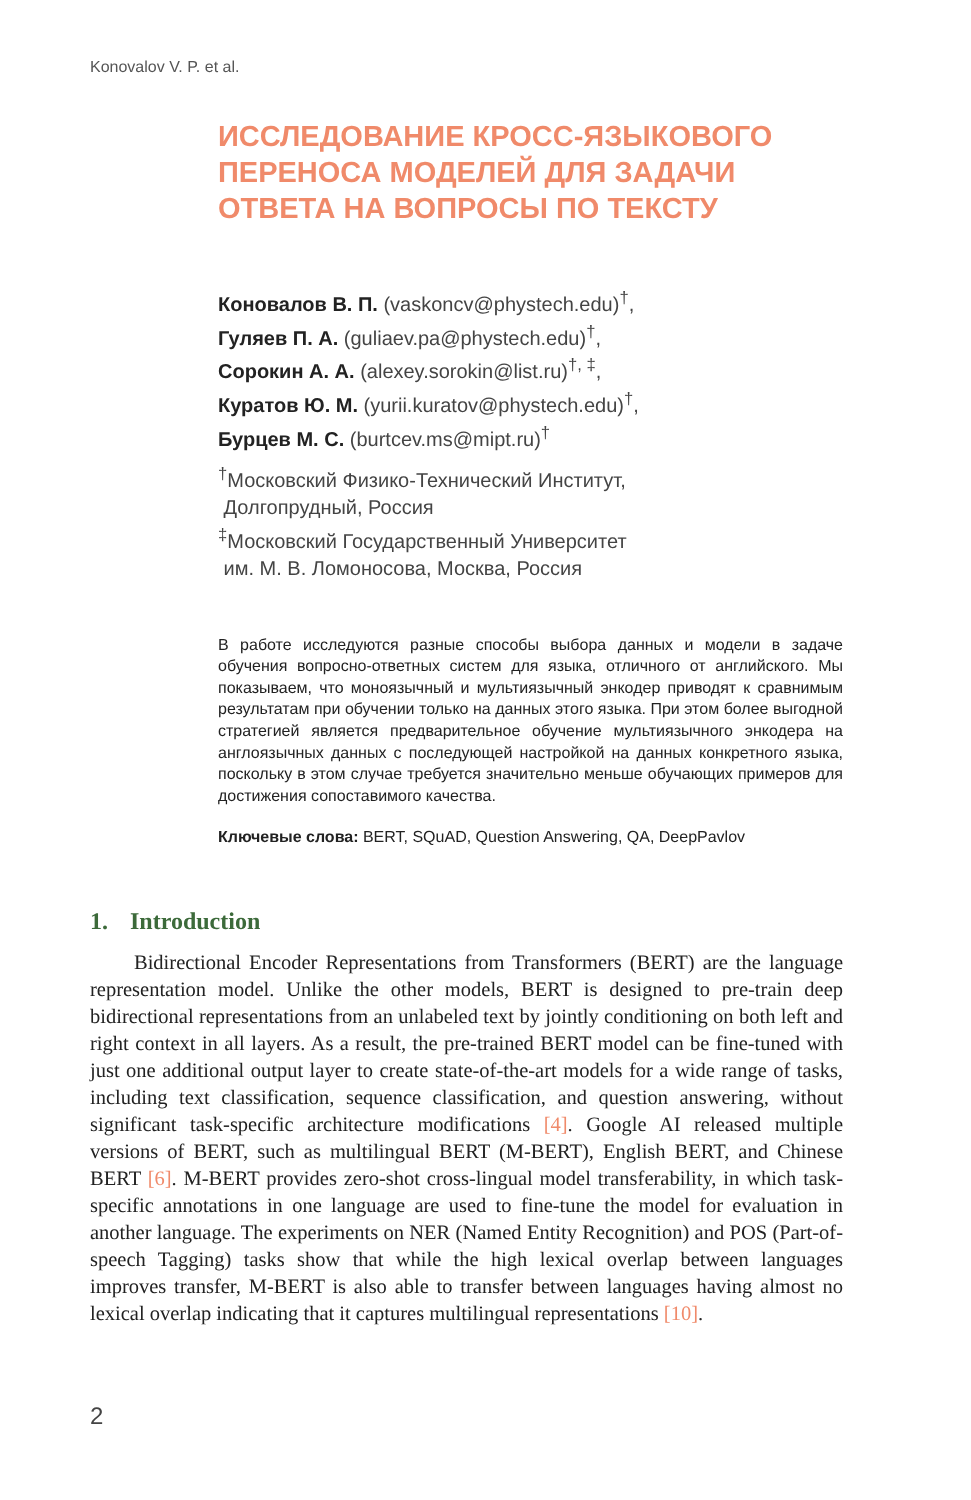Konovalov V. P. et al.
ИССЛЕДОВАНИЕ КРОСС-ЯЗЫКОВОГО ПЕРЕНОСА МОДЕЛЕЙ ДЛЯ ЗАДАЧИ ОТВЕТА НА ВОПРОСЫ ПО ТЕКСТУ
Коновалов В. П. (vaskoncv@phystech.edu)<sup>†</sup>,
Гуляев П. А. (guliaev.pa@phystech.edu)<sup>†</sup>,
Сорокин А. А. (alexey.sorokin@list.ru)<sup>†, ‡</sup>,
Куратов Ю. М. (yurii.kuratov@phystech.edu)<sup>†</sup>,
Бурцев М. С. (burtcev.ms@mipt.ru)<sup>†</sup>
<sup>†</sup> Московский Физико-Технический Институт,
Долгопрудный, Россия
<sup>‡</sup> Московский Государственный Университет
им. М. В. Ломоносова, Москва, Россия
В работе исследуются разные способы выбора данных и модели в задаче обучения вопросно-ответных систем для языка, отличного от английского. Мы показываем, что моноязычный и мультиязычный энкодер приводят к сравнимым результатам при обучении только на данных этого языка. При этом более выгодной стратегией является предварительное обучение мультиязычного энкодера на англоязычных данных с последующей настройкой на данных конкретного языка, поскольку в этом случае требуется значительно меньше обучающих примеров для достижения сопоставимого качества.
Ключевые слова: BERT, SQuAD, Question Answering, QA, DeepPavlov
1. Introduction
Bidirectional Encoder Representations from Transformers (BERT) are the language representation model. Unlike the other models, BERT is designed to pre-train deep bidirectional representations from an unlabeled text by jointly conditioning on both left and right context in all layers. As a result, the pre-trained BERT model can be fine-tuned with just one additional output layer to create state-of-the-art models for a wide range of tasks, including text classification, sequence classification, and question answering, without significant task-specific architecture modifications [4]. Google AI released multiple versions of BERT, such as multilingual BERT (M-BERT), English BERT, and Chinese BERT [6]. M-BERT provides zero-shot cross-lingual model transferability, in which task-specific annotations in one language are used to fine-tune the model for evaluation in another language. The experiments on NER (Named Entity Recognition) and POS (Part-of-speech Tagging) tasks show that while the high lexical overlap between languages improves transfer, M-BERT is also able to transfer between languages having almost no lexical overlap indicating that it captures multilingual representations [10].
2